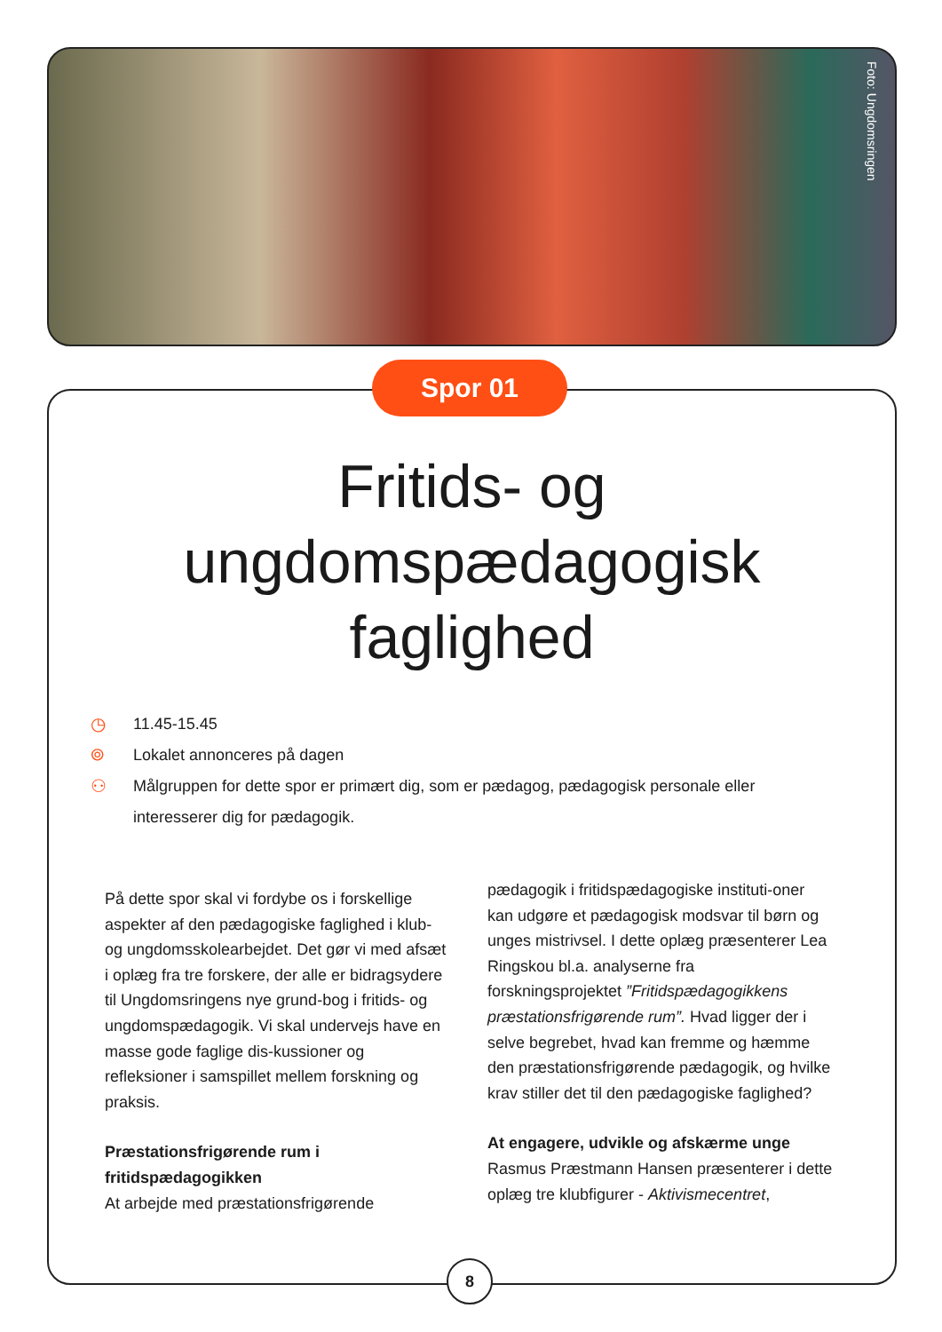Foto: Ungdomsringen
Spor 01
Fritids- og
ungdomspædagogisk
faglighed
◷ 11.45-15.45
⌾ Lokalet annonceres på dagen
⚇ Målgruppen for dette spor er primært dig, som er pædagog, pædagogisk personale eller interesserer dig for pædagogik.
På dette spor skal vi fordybe os i forskellige aspekter af den pædagogiske faglighed i klub- og ungdomsskolearbejdet. Det gør vi med afsæt i oplæg fra tre forskere, der alle er bidragsydere til Ungdomsringens nye grund-bog i fritids- og ungdomspædagogik. Vi skal undervejs have en masse gode faglige dis-kussioner og refleksioner i samspillet mellem forskning og praksis.
Præstationsfrigørende rum i fritidspædagogikken
At arbejde med præstationsfrigørende
pædagogik i fritidspædagogiske instituti-oner kan udgøre et pædagogisk modsvar til børn og unges mistrivsel. I dette oplæg præsenterer Lea Ringskou bl.a. analyserne fra forskningsprojektet ”Fritidspædagogikkens præstationsfrigørende rum”. Hvad ligger der i selve begrebet, hvad kan fremme og hæmme den præstationsfrigørende pædagogik, og hvilke krav stiller det til den pædagogiske faglighed?
At engagere, udvikle og afskærme unge
Rasmus Præstmann Hansen præsenterer i dette oplæg tre klubfigurer - Aktivismecentret,
8